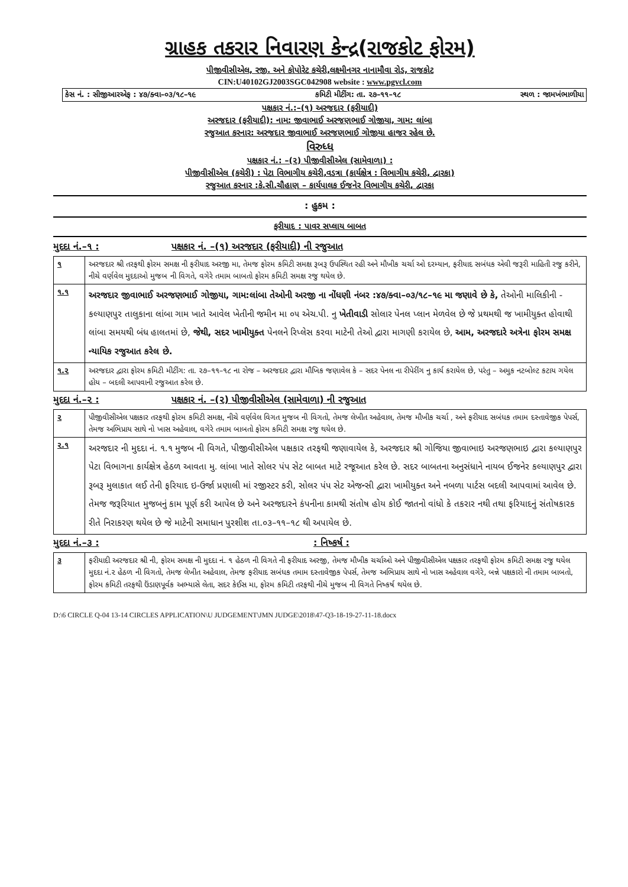ગ્રાહક તકરાર નિવારણ કેન્દ્ર(રાજકોટ ફોરમ)
પીજીવીસીએલ, રજી. અને કોપોરેટ કચેરી,લક્ષ્મીનગર નાનામૌવા રોડ, રાજકોટ
CIN:U40102GJ2003SGC042908 website : www.pgvcl.com
કેસ નં. : સીજીઆરએફ : ૪૭/ક્વા–૦૩/૧૮–૧૯ કમિટી મીટીંગ: તા. ૨૭–૧૧–૧૮ સ્થળ : જામખંભાળીયા
પક્ષકાર નં.:–(૧) અરજદાર (ફરીયાદી)
અરજદાર (ફરીયાદી): નામ: જીવાભાઈ અરજણભાઈ ગોજીયા, ગામ: લાંબા
રજુઆત કરનાર: અરજદાર જીવાભાઈ અરજણભાઈ ગોજીયા હાજર રહેલ છે.
વિરુધ્ધ
પક્ષકાર નં.: –(૨) પીજીવીસીએલ (સામેવાળા) :
પીજીવીસીએલ (કચેરી) : પેટા વિભાગીય કચેરી,વડત્રા (કાર્યક્ષેત્ર : વિભાગીય કચેરી, દ્વારકા)
રજુઆત કરનાર :કે.સી.ચૌહાણ – કાર્યપાલક ઈજનેર વિભાગીય કચેરી, દ્વારકા
: હુકમ :
ફરીયાદ : પાવર સપ્લાય બાબત
મુદદા નં.–૧ : પક્ષકાર નં. –(૧) અરજદાર (ફરીયાદી) ની રજુઆત
| ૧ | અરજદાર શ્રી તરફથી ફોરમ સમક્ષ ની ફરીયાદ અરજી મા, તેમજ ફોરમ કમિટી સમક્ષ રૂબરૂ ઉપસ્થિત રહી અને મૌખીક ચર્ચા ઓ દરમ્યાન, ફરીયાદ સબંધક એવી જરૂરી માહિતી રજુ કરીને, નીચે વર્ણવેલ મુદદાઓ મુજબ ની વિગતે, વગેરે તમામ બાબતો ફોરમ કમિટી સમક્ષ રજુ થયેલ છે. |
| ૧.૧ | અરજદાર જીવાભાઈ અરજણભાઈ ગોજીયા, ગામ:લાંબા તેઓની અરજી ના નોંધણી નંબર :૪૭/ક્વા–૦૩/૧૮–૧૯ મા જણાવે છે કે, તેઓની માલિકીની - કલ્યાણપુર તાલુકાના લાંબા ગામ ખાતે આવેલ ખેતીની જમીન મા ૦૫ એચ.પી. નુ ખેતીવાડી સોલાર પેનલ પ્લાન મેળવેલ છે જે પ્રથમથી જ ખામીયુક્ત હોવાથી લાંબા સમયથી બંધ હાલતમાં છે, જેથી, સદર ખામીયુક્ત પેનલને રિપ્લેસ કરવા માટેની તેઓ દ્વારા માગણી કરાયેલ છે, આમ, અરજદારે અત્રેના ફોરમ સમક્ષ ન્યાયિક રજુઆત કરેલ છે. |
| ૧.૨ | અરજદાર દ્વારા ફોરમ કમિટી મીટીંગ: તા. ૨૭–૧૧–૧૮ ના રોજ – અરજદાર દ્વારા મૌખિક જણાવેલ કે – સદર પેનલ ના રીપેરીંગ નુ કાર્ય કરાયેલ છે, પરંતુ – અમુક નટબોલ્ટ કટાય ગયેલ હોય – બદલી આપવાની રજુઆત કરેલ છે. |
મુદદા નં.–૨ : પક્ષકાર નં. –(૨) પીજીવીસીએલ (સામેવાળા) ની રજુઆત
| ૨ | પીજીવીસીએલ પક્ષકાર તરફથી ફોરમ કમિટી સમક્ષ, નીચે વર્ણવેલ વિગત મુજબ ની વિગતો, તેમજ લેખીત અહેવાલ, તેમજ મૌખીક ચર્ચા , અને ફરીયાદ સબંધક તમામ દસ્તાવેજીક પેપર્સ, તેમજ અભિપ્રાય સાથે નો ખાસ અહેવાલ, વગેરે તમામ બાબતો ફોરમ કમિટી સમક્ષ રજુ થયેલ છે. |
| ૨.૧ | અરજદાર ની મુદદા નં. ૧.૧ મુજબ ની વિગતે, પીજીવીસીએલ પક્ષકાર તરફથી જણાવાયેલ કે, અરજદાર શ્રી ગોજિયા જીવાભાઇ અરજણભાઇ દ્વારા કલ્યાણપુર પેટા વિભાગના કાર્યક્ષેત્ર હેઠળ આવતા મુ. લાંબા ખાતે સોલર પંપ સેટ બાબત માટે રજૂઆત કરેલ છે. સદર બાબતના અનુસંધાને નાયબ ઈજનેર કલ્યાણપુર દ્વારા રૂબરૂ મુલાકાત લઈ તેની ફરિયાદ ઇ-ઉર્જા પ્રણાલી માં રજીસ્ટર કરી, સોલર પંપ સેટ એજન્સી દ્વારા ખામીયુક્ત અને નબળા પાર્ટસ બદલી આપવામાં આવેલ છે. તેમજ જરૂરિયાત મુજબનું કામ પૂર્ણ કરી આપેલ છે અને અરજદારને કંપનીના કામથી સંતોષ હોય કોઈ જાતનો વાંધો કે તકરાર નથી તથા ફરિયાદનું સંતોષકારક રીતે નિરાકરણ થયેલ છે જે માટેની સમાધાન પુરશીશ તા.૦૩–૧૧–૧૮ થી અપાયેલ છે. |
મુદદા નં.–૩ :: નિષ્કર્ષ :
| ૩ | ફરીયાદી અરજદાર શ્રી ની, ફોરમ સમક્ષ ની મુદદા નં. ૧ હેઠળ ની વિગતે ની ફરીયાદ અરજી, તેમજ મૌખીક ચર્ચાઓ અને પીજીવીસીએલ પક્ષકાર તરફથી ફોરમ કમિટી સમક્ષ રજુ થયેલ મુદદા નં.૨ હેઠળ ની વિગતો, તેમજ લેખીત અહેવાલ, તેમજ ફરીયાદ સબંધક તમામ દસ્તાવેજીક પેપર્સ, તેમજ અભિપ્રાય સાથે નો ખાસ અહેવાલ વગેરે, બન્ને પક્ષકારો ની તમામ બાબતો, ફોરમ કમિટી તરફથી ઉંડાણપૂર્વક અભ્યાસે લેતા, સદર કેઈસ મા, ફોરમ કમિટી તરફથી નીચે મુજબ ની વિગતે નિષ્કર્ષ થયેલ છે. |
D:\6 CIRCLE Q-04 13-14 CIRCLES APPLICATION\U JUDGEMENT\JMN JUDGE\2018\47-Q3-18-19-27-11-18.docx